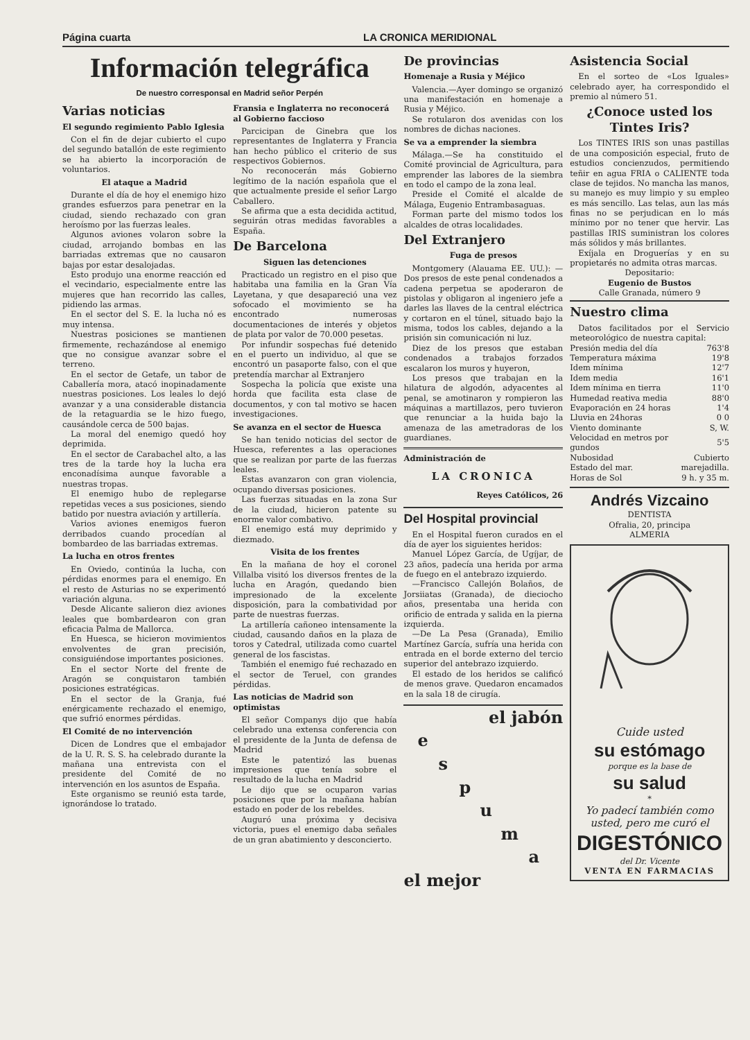Página cuarta LA CRONICA MERIDIONAL
Información telegráfica
De nuestro corresponsal en Madrid señor Perpén
Varias noticias
El segundo regimiento Pablo Iglesia
Con el fin de dejar cubierto el cupo del segundo batallón de este regimiento se ha abierto la incorporación de voluntarios.
El ataque a Madrid
Durante el día de hoy el enemigo hizo grandes esfuerzos para penetrar en la ciudad, siendo rechazado con gran heroísmo por las fuerzas leales.
Algunos aviones volaron sobre la ciudad, arrojando bombas en las barriadas extremas que no causaron bajas por estar desalojadas.
Esto produjo una enorme reacción ed el vecindario, especialmente entre las mujeres que han recorrido las calles, pidiendo las armas.
En el sector del S. E. la lucha nó es muy intensa.
Nuestras posiciones se mantienen firmemente, rechazándose al enemigo que no consigue avanzar sobre el terreno.
En el sector de Getafe, un tabor de Caballería mora, atacó inopinadamente nuestras posiciones. Los leales lo dejó avanzar y a una considerable distancia de la retaguardia se le hizo fuego, causándole cerca de 500 bajas.
La moral del enemigo quedó hoy deprimida.
En el sector de Carabachel alto, a las tres de la tarde hoy la lucha era enconadísima aunque favorable a nuestras tropas.
El enemigo hubo de replegarse repetidas veces a sus posiciones, siendo batido por nuestra aviación y artillería.
Varios aviones enemigos fueron derribados cuando procedían al bombardeo de las barriadas extremas.
La lucha en otros frentes
En Oviedo, continúa la lucha, con pérdidas enormes para el enemigo. En el resto de Asturias no se experimentó variación alguna.
Desde Alicante salieron diez aviones leales que bombardearon con gran eficacia Palma de Mallorca.
En Huesca, se hicieron movimientos envolventes de gran precisión, consiguiéndose importantes posiciones.
En el sector Norte del frente de Aragón se conquistaron también posiciones estratégicas.
En el sector de la Granja, fué enérgicamente rechazado el enemigo, que sufrió enormes pérdidas.
El Comité de no intervención
Dicen de Londres que el embajador de la U. R. S. S. ha celebrado durante la mañana una entrevista con el presidente del Comité de no intervención en los asuntos de España.
Este organismo se reunió esta tarde, ignorándose lo tratado.
Fransia e Inglaterra no reconocerá al Gobierno faccioso
Parcicipan de Ginebra que los representantes de Inglaterra y Francia han hecho público el criterio de sus respectivos Gobiernos.
No reconocerán más Gobierno legítimo de la nación española que el que actualmente preside el señor Largo Caballero.
Se afirma que a esta decidida actitud, seguirán otras medidas favorables a España.
De Barcelona
Siguen las detenciones
Practicado un registro en el piso que habitaba una familia en la Gran Vía Layetana, y que desapareció una vez sofocado el movimiento se ha encontrado numerosas documentaciones de interés y objetos de plata por valor de 70.000 pesetas.
Por infundir sospechas fué detenido en el puerto un individuo, al que se encontró un pasaporte falso, con el que pretendía marchar al Extranjero
Sospecha la policía que existe una horda que facilita esta clase de documentos, y con tal motivo se hacen investigaciones.
Se avanza en el sector de Huesca
Se han tenido noticias del sector de Huesca, referentes a las operaciones que se realizan por parte de las fuerzas leales.
Estas avanzaron con gran violencia, ocupando diversas posiciones.
Las fuerzas situadas en la zona Sur de la ciudad, hicieron patente su enorme valor combativo.
El enemigo está muy deprimido y diezmado.
Visita de los frentes
En la mañana de hoy el coronel Villalba visitó los diversos frentes de la lucha en Aragón, quedando bien impresionado de la excelente disposición, para la combatividad por parte de nuestras fuerzas.
La artillería cañoneo intensamente la ciudad, causando daños en la plaza de toros y Catedral, utilizada como cuartel general de los fascistas.
También el enemigo fué rechazado en el sector de Teruel, con grandes pérdidas.
Las noticias de Madrid son optimistas
El señor Companys dijo que había celebrado una extensa conferencia con el presidente de la Junta de defensa de Madrid
Este le patentizó las buenas impresiones que tenía sobre el resultado de la lucha en Madrid
Le dijo que se ocuparon varias posiciones que por la mañana habían estado en poder de los rebeldes.
Auguró una próxima y decisiva victoria, pues el enemigo daba señales de un gran abatimiento y desconcierto.
De provincias
Homenaje a Rusia y Méjico
Valencia.—Ayer domingo se organizó una manifestación en homenaje a Rusia y Méjico.
Se rotularon dos avenidas con los nombres de dichas naciones.
Se va a emprender la siembra
Málaga.—Se ha constituido el Comité provincial de Agricultura, para emprender las labores de la siembra en todo el campo de la zona leal.
Preside el Comité el alcalde de Málaga, Eugenio Entrambasaguas.
Forman parte del mismo todos los alcaldes de otras localidades.
Del Extranjero
Fuga de presos
Montgomery (Alauama EE. UU.): —Dos presos de este penal condenados a cadena perpetua se apoderaron de pistolas y obligaron al ingeniero jefe a darles las llaves de la central eléctrica y cortaron en el túnel, situado bajo la misma, todos los cables, dejando a la prisión sin comunicación ni luz.
Diez de los presos que estaban condenados a trabajos forzados escalaron los muros y huyeron,
Los presos que trabajan en la hilatura de algodón, adyacentes al penal, se amotinaron y rompieron las máquinas a martillazos, pero tuvieron que renunciar a la huida bajo la amenaza de las ametradoras de los guardianes.
Administración de
LA CRONICA
Reyes Católicos, 26
Del Hospital provincial
En el Hospital fueron curados en el día de ayer los siguientes heridos:
Manuel López García, de Ugíjar, de 23 años, padecía una herida por arma de fuego en el antebrazo izquierdo.
—Francisco Callejón Bolaños, de Jorsiiatas (Granada), de dieciocho años, presentaba una herida con orificio de entrada y salida en la pierna izquierda.
—De La Pesa (Granada), Emilio Martínez García, sufría una herida con entrada en el borde externo del tercio superior del antebrazo izquierdo.
El estado de los heridos se calificó de menos grave. Quedaron encamados en la sala 18 de cirugía.
el jabón
e
s
p
u
m
a
el mejor
Asistencia Social
En el sorteo de «Los Iguales» celebrado ayer, ha correspondido el premio al número 51.
¿Conoce usted los Tintes Iris?
Los TINTES IRIS son unas pastillas de una composición especial, fruto de estudios concienzudos, permitiendo teñir en agua FRIA o CALIENTE toda clase de tejidos. No mancha las manos, su manejo es muy limpio y su empleo es más sencillo. Las telas, aun las más finas no se perjudican en lo más mínimo por no tener que hervir. Las pastillas IRIS suministran los colores más sólidos y más brillantes.
Exíjala en Droguerías y en su propietarés no admita otras marcas.
Depositario:
Eugenio de Bustos
Calle Granada, número 9
Nuestro clima
Datos facilitados por el Servicio meteorológico de nuestra capital:
| Presión media del día | 763'8 |
| Temperatura máxima | 19'8 |
| Idem mínima | 12'7 |
| Idem media | 16'1 |
| Idem mínima en tierra | 11'0 |
| Humedad reativa media | 88'0 |
| Evaporación en 24 horas | 1'4 |
| Lluvia en 24horas | 0 0 |
| Viento dominante | S, W. |
| Velocidad en metros por gundos | 5'5 |
| Nubosidad | Cubierto |
| Estado del mar. | marejadilla. |
| Horas de Sol | 9 h. y 35 m. |
Andrés Vizcaino
DENTISTA
Ofralia, 20, principa
ALMERIA
Cuide usted
su estómago
porque es la base de
su salud
*
Yo padecí también como usted, pero me curó el
DIGESTÓNICO
del Dr. Vicente
VENTA EN FARMACIAS